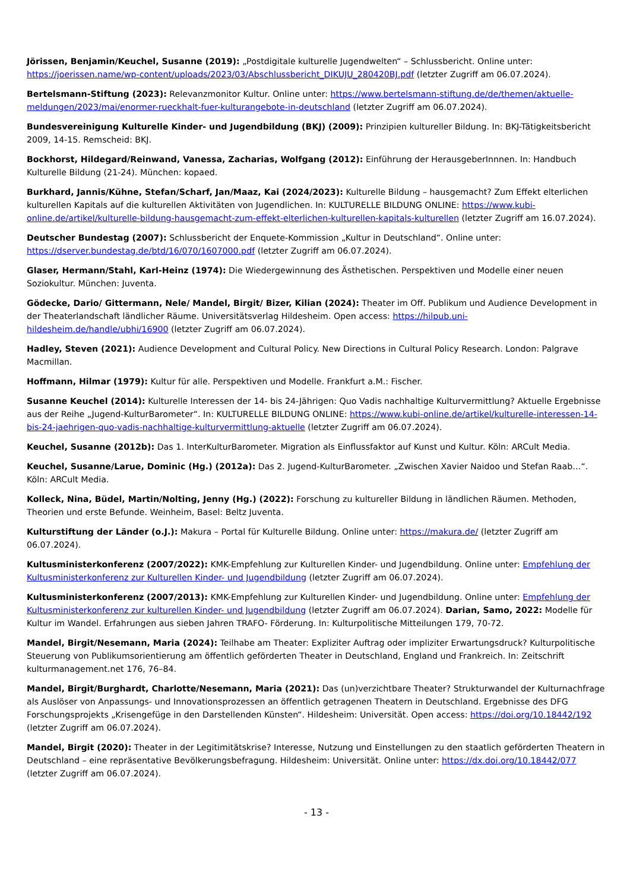Jörissen, Benjamin/Keuchel, Susanne (2019): „Postdigitale kulturelle Jugendwelten“ – Schlussbericht. Online unter: https://joerissen.name/wp-content/uploads/2023/03/Abschlussbericht_DIKUJU_280420BJ.pdf (letzter Zugriff am 06.07.2024).
Bertelsmann-Stiftung (2023): Relevanzmonitor Kultur. Online unter: https://www.bertelsmann-stiftung.de/de/themen/aktuelle-meldungen/2023/mai/enormer-rueckhalt-fuer-kulturangebote-in-deutschland (letzter Zugriff am 06.07.2024).
Bundesvereinigung Kulturelle Kinder- und Jugendbildung (BKJ) (2009): Prinzipien kultureller Bildung. In: BKJ-Tätigkeitsbericht 2009, 14-15. Remscheid: BKJ.
Bockhorst, Hildegard/Reinwand, Vanessa, Zacharias, Wolfgang (2012): Einführung der HerausgeberInnnen. In: Handbuch Kulturelle Bildung (21-24). München: kopaed.
Burkhard, Jannis/Kühne, Stefan/Scharf, Jan/Maaz, Kai (2024/2023): Kulturelle Bildung – hausgemacht? Zum Effekt elterlichen kulturellen Kapitals auf die kulturellen Aktivitäten von Jugendlichen. In: KULTURELLE BILDUNG ONLINE: https://www.kubi-online.de/artikel/kulturelle-bildung-hausgemacht-zum-effekt-elterlichen-kulturellen-kapitals-kulturellen (letzter Zugriff am 16.07.2024).
Deutscher Bundestag (2007): Schlussbericht der Enquete-Kommission „Kultur in Deutschland“. Online unter: https://dserver.bundestag.de/btd/16/070/1607000.pdf (letzter Zugriff am 06.07.2024).
Glaser, Hermann/Stahl, Karl-Heinz (1974): Die Wiedergewinnung des Ästhetischen. Perspektiven und Modelle einer neuen Soziokultur. München: Juventa.
Gödecke, Dario/ Gittermann, Nele/ Mandel, Birgit/ Bizer, Kilian (2024): Theater im Off. Publikum und Audience Development in der Theaterlandschaft ländlicher Räume. Universitätsverlag Hildesheim. Open access: https://hilpub.uni-hildesheim.de/handle/ubhi/16900 (letzter Zugriff am 06.07.2024).
Hadley, Steven (2021): Audience Development and Cultural Policy. New Directions in Cultural Policy Research. London: Palgrave Macmillan.
Hoffmann, Hilmar (1979): Kultur für alle. Perspektiven und Modelle. Frankfurt a.M.: Fischer.
Susanne Keuchel (2014): Kulturelle Interessen der 14- bis 24-Jährigen: Quo Vadis nachhaltige Kulturvermittlung? Aktuelle Ergebnisse aus der Reihe „Jugend-KulturBarometer“. In: KULTURELLE BILDUNG ONLINE: https://www.kubi-online.de/artikel/kulturelle-interessen-14-bis-24-jaehrigen-quo-vadis-nachhaltige-kulturvermittlung-aktuelle (letzter Zugriff am 06.07.2024).
Keuchel, Susanne (2012b): Das 1. InterKulturBarometer. Migration als Einflussfaktor auf Kunst und Kultur. Köln: ARCult Media.
Keuchel, Susanne/Larue, Dominic (Hg.) (2012a): Das 2. Jugend-KulturBarometer. „Zwischen Xavier Naidoo und Stefan Raab…“. Köln: ARCult Media.
Kolleck, Nina, Büdel, Martin/Nolting, Jenny (Hg.) (2022): Forschung zu kultureller Bildung in ländlichen Räumen. Methoden, Theorien und erste Befunde. Weinheim, Basel: Beltz Juventa.
Kulturstiftung der Länder (o.J.): Makura – Portal für Kulturelle Bildung. Online unter: https://makura.de/ (letzter Zugriff am 06.07.2024).
Kultusministerkonferenz (2007/2022): KMK-Empfehlung zur Kulturellen Kinder- und Jugendbildung. Online unter: Empfehlung der Kultusministerkonferenz zur Kulturellen Kinder- und Jugendbildung (letzter Zugriff am 06.07.2024).
Kultusministerkonferenz (2007/2013): KMK-Empfehlung zur Kulturellen Kinder- und Jugendbildung. Online unter: Empfehlung der Kultusministerkonferenz zur kulturellen Kinder- und Jugendbildung (letzter Zugriff am 06.07.2024). Darian, Samo, 2022: Modelle für Kultur im Wandel. Erfahrungen aus sieben Jahren TRAFO- Förderung. In: Kulturpolitische Mitteilungen 179, 70-72.
Mandel, Birgit/Nesemann, Maria (2024): Teilhabe am Theater: Expliziter Auftrag oder impliziter Erwartungsdruck? Kulturpolitische Steuerung von Publikumsorientierung am öffentlich geförderten Theater in Deutschland, England und Frankreich. In: Zeitschrift kulturmanagement.net 176, 76–84.
Mandel, Birgit/Burghardt, Charlotte/Nesemann, Maria (2021): Das (un)verzichtbare Theater? Strukturwandel der Kulturnachfrage als Auslöser von Anpassungs- und Innovationsprozessen an öffentlich getragenen Theatern in Deutschland. Ergebnisse des DFG Forschungsprojekts „Krisengefüge in den Darstellenden Künsten“. Hildesheim: Universität. Open access: https://doi.org/10.18442/192 (letzter Zugriff am 06.07.2024).
Mandel, Birgit (2020): Theater in der Legitimitätskrise? Interesse, Nutzung und Einstellungen zu den staatlich geförderten Theatern in Deutschland – eine repräsentative Bevölkerungsbefragung. Hildesheim: Universität. Online unter: https://dx.doi.org/10.18442/077 (letzter Zugriff am 06.07.2024).
- 13 -